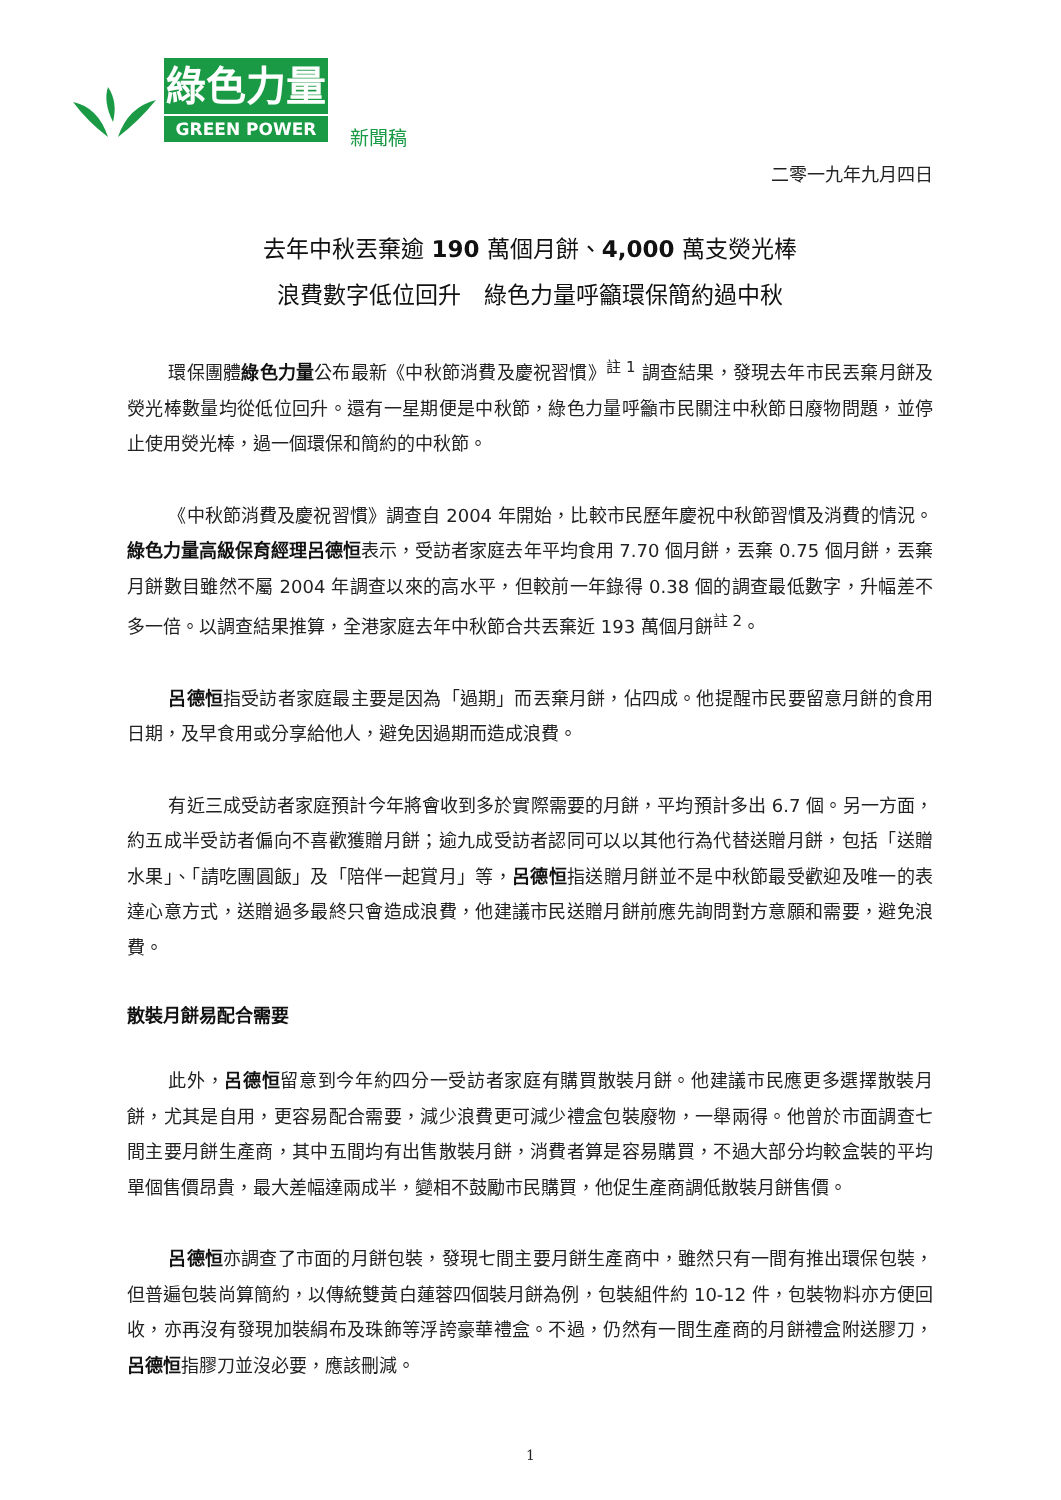綠色力量
GREEN POWER
新聞稿
二零一九年九月四日
去年中秋丟棄逾 190 萬個月餅、4,000 萬支熒光棒
浪費數字低位回升　綠色力量呼籲環保簡約過中秋
環保團體綠色力量公布最新《中秋節消費及慶祝習慣》<sup>註 1</sup> 調查結果，發現去年市民丟棄月餅及熒光棒數量均從低位回升。還有一星期便是中秋節，綠色力量呼籲市民關注中秋節日廢物問題，並停止使用熒光棒，過一個環保和簡約的中秋節。
《中秋節消費及慶祝習慣》調查自 2004 年開始，比較市民歷年慶祝中秋節習慣及消費的情況。綠色力量高級保育經理呂德恒表示，受訪者家庭去年平均食用 7.70 個月餅，丟棄 0.75 個月餅，丟棄月餅數目雖然不屬 2004 年調查以來的高水平，但較前一年錄得 0.38 個的調查最低數字，升幅差不多一倍。以調查結果推算，全港家庭去年中秋節合共丟棄近 193 萬個月餅<sup>註 2</sup>。
呂德恒指受訪者家庭最主要是因為「過期」而丟棄月餅，佔四成。他提醒市民要留意月餅的食用日期，及早食用或分享給他人，避免因過期而造成浪費。
有近三成受訪者家庭預計今年將會收到多於實際需要的月餅，平均預計多出 6.7 個。另一方面，約五成半受訪者偏向不喜歡獲贈月餅；逾九成受訪者認同可以以其他行為代替送贈月餅，包括「送贈水果」、「請吃團圓飯」及「陪伴一起賞月」等，呂德恒指送贈月餅並不是中秋節最受歡迎及唯一的表達心意方式，送贈過多最終只會造成浪費，他建議市民送贈月餅前應先詢問對方意願和需要，避免浪費。
散裝月餅易配合需要
此外，呂德恒留意到今年約四分一受訪者家庭有購買散裝月餅。他建議市民應更多選擇散裝月餅，尤其是自用，更容易配合需要，減少浪費更可減少禮盒包裝廢物，一舉兩得。他曾於市面調查七間主要月餅生產商，其中五間均有出售散裝月餅，消費者算是容易購買，不過大部分均較盒裝的平均單個售價昂貴，最大差幅達兩成半，變相不鼓勵市民購買，他促生產商調低散裝月餅售價。
呂德恒亦調查了市面的月餅包裝，發現七間主要月餅生產商中，雖然只有一間有推出環保包裝，但普遍包裝尚算簡約，以傳統雙黃白蓮蓉四個裝月餅為例，包裝組件約 10-12 件，包裝物料亦方便回收，亦再沒有發現加裝絹布及珠飾等浮誇豪華禮盒。不過，仍然有一間生產商的月餅禮盒附送膠刀，呂德恒指膠刀並沒必要，應該刪減。
1